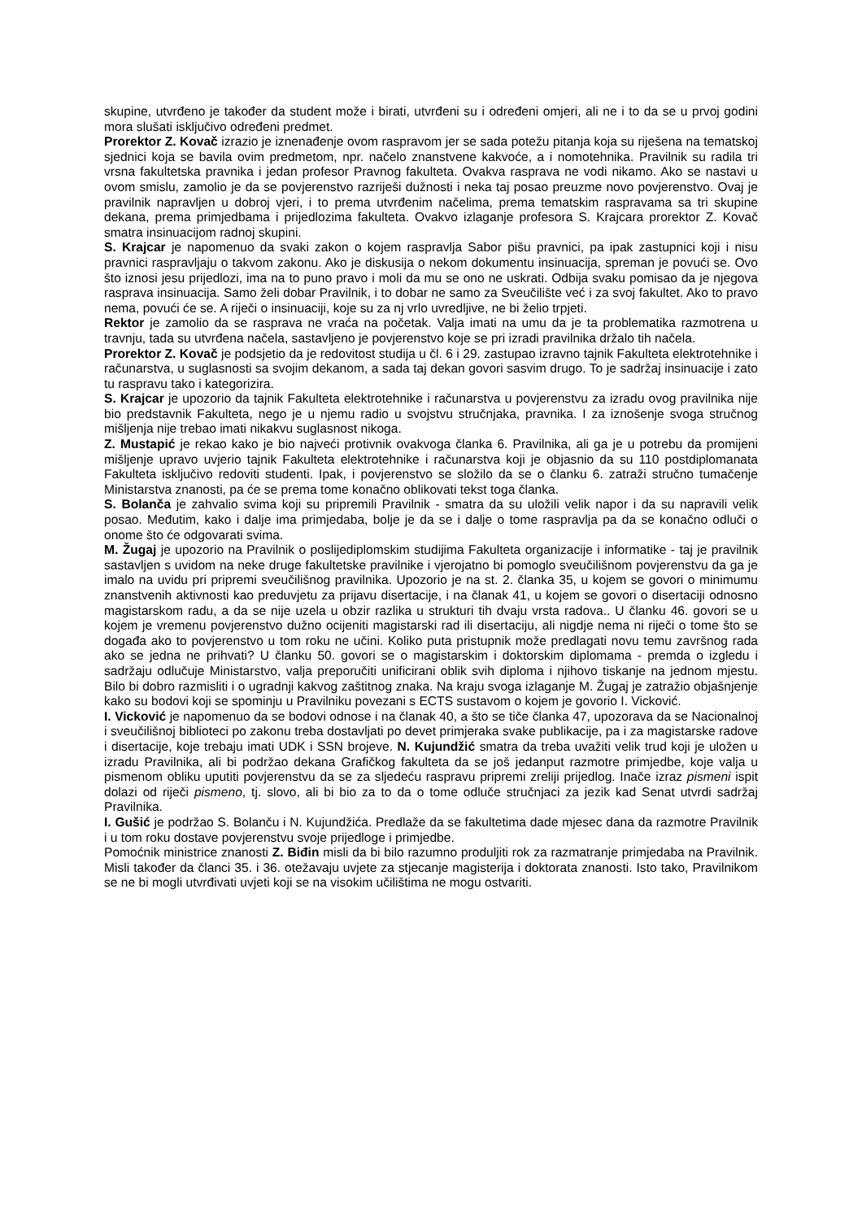skupine, utvrđeno je također da student može i birati, utvrđeni su i određeni omjeri, ali ne i to da se u prvoj godini mora slušati isključivo određeni predmet.
Prorektor Z. Kovač izrazio je iznenađenje ovom raspravom jer se sada potežu pitanja koja su riješena na tematskoj sjednici koja se bavila ovim predmetom, npr. načelo znanstvene kakvoće, a i nomotehnika. Pravilnik su radila tri vrsna fakultetska pravnika i jedan profesor Pravnog fakulteta. Ovakva rasprava ne vodi nikamo. Ako se nastavi u ovom smislu, zamolio je da se povjerenstvo razriješi dužnosti i neka taj posao preuzme novo povjerenstvo. Ovaj je pravilnik napravljen u dobroj vjeri, i to prema utvrđenim načelima, prema tematskim raspravama sa tri skupine dekana, prema primjedbama i prijedlozima fakulteta. Ovakvo izlaganje profesora S. Krajcara prorektor Z. Kovač smatra insinuacijom radnoj skupini.
S. Krajcar je napomenuo da svaki zakon o kojem raspravlja Sabor pišu pravnici, pa ipak zastupnici koji i nisu pravnici raspravljaju o takvom zakonu. Ako je diskusija o nekom dokumentu insinuacija, spreman je povući se. Ovo što iznosi jesu prijedlozi, ima na to puno pravo i moli da mu se ono ne uskrati. Odbija svaku pomisao da je njegova rasprava insinuacija. Samo želi dobar Pravilnik, i to dobar ne samo za Sveučilište već i za svoj fakultet. Ako to pravo nema, povući će se. A riječi o insinuaciji, koje su za nj vrlo uvredljive, ne bi želio trpjeti.
Rektor je zamolio da se rasprava ne vraća na početak. Valja imati na umu da je ta problematika razmotrena u travnju, tada su utvrđena načela, sastavljeno je povjerenstvo koje se pri izradi pravilnika držalo tih načela.
Prorektor Z. Kovač je podsjetio da je redovitost studija u čl. 6 i 29. zastupao izravno tajnik Fakulteta elektrotehnike i računarstva, u suglasnosti sa svojim dekanom, a sada taj dekan govori sasvim drugo. To je sadržaj insinuacije i zato tu raspravu tako i kategorizira.
S. Krajcar je upozorio da tajnik Fakulteta elektrotehnike i računarstva u povjerenstvu za izradu ovog pravilnika nije bio predstavnik Fakulteta, nego je u njemu radio u svojstvu stručnjaka, pravnika. I za iznošenje svoga stručnog mišljenja nije trebao imati nikakvu suglasnost nikoga.
Z. Mustapić je rekao kako je bio najveći protivnik ovakvoga članka 6. Pravilnika, ali ga je u potrebu da promijeni mišljenje upravo uvjerio tajnik Fakulteta elektrotehnike i računarstva koji je objasnio da su 110 postdiplomanata Fakulteta isključivo redoviti studenti. Ipak, i povjerenstvo se složilo da se o članku 6. zatraži stručno tumačenje Ministarstva znanosti, pa će se prema tome konačno oblikovati tekst toga članka.
S. Bolanča je zahvalio svima koji su pripremili Pravilnik - smatra da su uložili velik napor i da su napravili velik posao. Međutim, kako i dalje ima primjedaba, bolje je da se i dalje o tome raspravlja pa da se konačno odluči o onome što će odgovarati svima.
M. Žugaj je upozorio na Pravilnik o poslijediplomskim studijima Fakulteta organizacije i informatike - taj je pravilnik sastavljen s uvidom na neke druge fakultetske pravilnike i vjerojatno bi pomoglo sveučilišnom povjerenstvu da ga je imalo na uvidu pri pripremi sveučilišnog pravilnika. Upozorio je na st. 2. članka 35, u kojem se govori o minimumu znanstvenih aktivnosti kao preduvjetu za prijavu disertacije, i na članak 41, u kojem se govori o disertaciji odnosno magistarskom radu, a da se nije uzela u obzir razlika u strukturi tih dvaju vrsta radova.. U članku 46. govori se u kojem je vremenu povjerenstvo dužno ocijeniti magistarski rad ili disertaciju, ali nigdje nema ni riječi o tome što se događa ako to povjerenstvo u tom roku ne učini. Koliko puta pristupnik može predlagati novu temu završnog rada ako se jedna ne prihvati? U članku 50. govori se o magistarskim i doktorskim diplomama - premda o izgledu i sadržaju odlučuje Ministarstvo, valja preporučiti unificirani oblik svih diploma i njihovo tiskanje na jednom mjestu. Bilo bi dobro razmisliti i o ugradnji kakvog zaštitnog znaka. Na kraju svoga izlaganje M. Žugaj je zatražio objašnjenje kako su bodovi koji se spominju u Pravilniku povezani s ECTS sustavom o kojem je govorio I. Vicković.
I. Vicković je napomenuo da se bodovi odnose i na članak 40, a što se tiče članka 47, upozorava da se Nacionalnoj i sveučilišnoj biblioteci po zakonu treba dostavljati po devet primjeraka svake publikacije, pa i za magistarske radove i disertacije, koje trebaju imati UDK i SSN brojeve. N. Kujundžić smatra da treba uvažiti velik trud koji je uložen u izradu Pravilnika, ali bi podržao dekana Grafičkog fakulteta da se još jedanput razmotre primjedbe, koje valja u pismenom obliku uputiti povjerenstvu da se za sljedeću raspravu pripremi zreliji prijedlog. Inače izraz pismeni ispit dolazi od riječi pismeno, tj. slovo, ali bi bio za to da o tome odluče stručnjaci za jezik kad Senat utvrdi sadržaj Pravilnika.
I. Gušić je podržao S. Bolanču i N. Kujundžića. Predlaže da se fakultetima dade mjesec dana da razmotre Pravilnik i u tom roku dostave povjerenstvu svoje prijedloge i primjedbe.
Pomoćnik ministrice znanosti Z. Biđin misli da bi bilo razumno produljiti rok za razmatranje primjedaba na Pravilnik. Misli također da članci 35. i 36. otežavaju uvjete za stjecanje magisterija i doktorata znanosti. Isto tako, Pravilnikom se ne bi mogli utvrđivati uvjeti koji se na visokim učilištima ne mogu ostvariti.